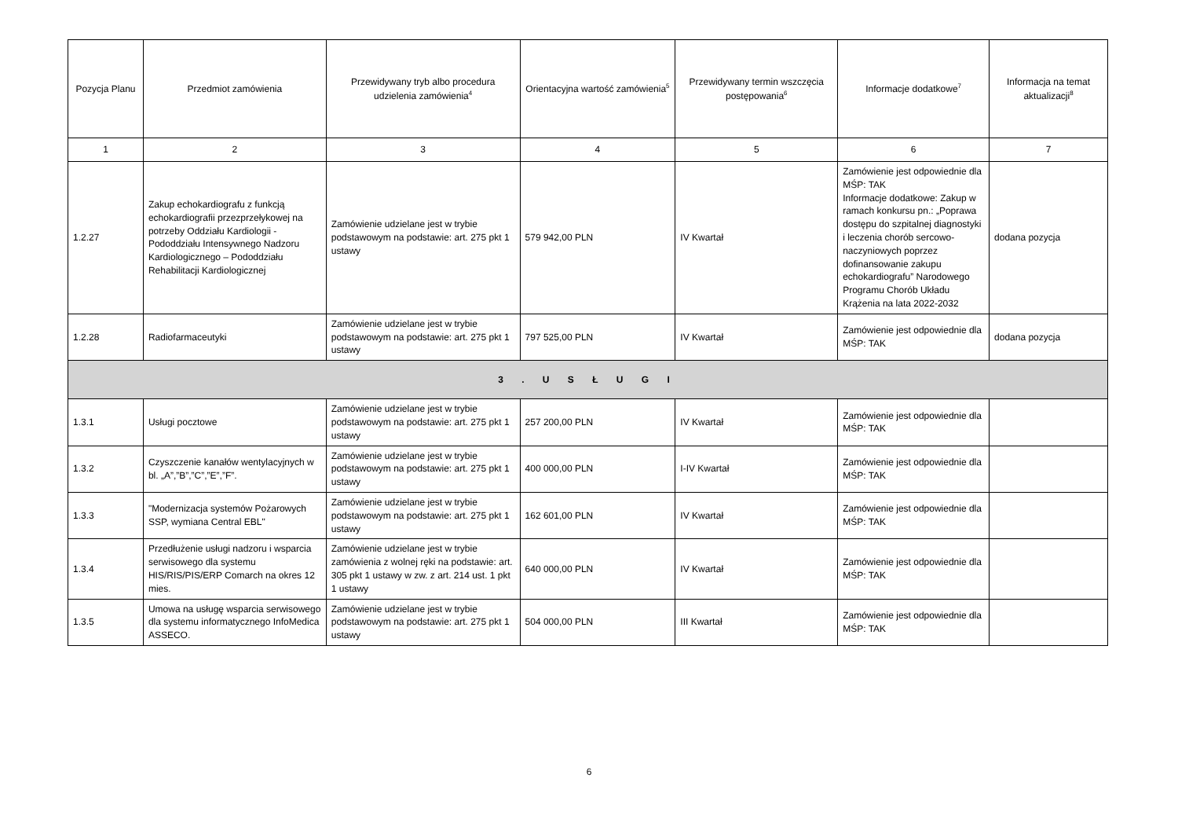| Pozycja Planu | Przedmiot zamówienia | Przewidywany tryb albo procedura udzielenia zamówienia<sup>4</sup> | Orientacyjna wartość zamówienia<sup>5</sup> | Przewidywany termin wszczęcia postępowania<sup>6</sup> | Informacje dodatkowe<sup>7</sup> | Informacja na temat aktualizacji<sup>8</sup> |
| --- | --- | --- | --- | --- | --- | --- |
| 1 | 2 | 3 | 4 | 5 | 6 | 7 |
| 1.2.27 | Zakup echokardiografu z funkcją echokardiografii przezprzełykowej na potrzeby Oddziału Kardiologii - Pododdziału Intensywnego Nadzoru Kardiologicznego – Pododdziału Rehabilitacji Kardiologicznej | Zamówienie udzielane jest w trybie podstawowym na podstawie: art. 275 pkt 1 ustawy | 579 942,00 PLN | IV Kwartał | Zamówienie jest odpowiednie dla MŚP: TAK Informacje dodatkowe: Zakup w ramach konkursu pn.: „Poprawa dostępu do szpitalnej diagnostyki i leczenia chorób sercowo-naczyniowych poprzez dofinansowanie zakupu echokardiografu” Narodowego Programu Chorób Układu Krążenia na lata 2022-2032 | dodana pozycja |
| 1.2.28 | Radiofarmaceutyki | Zamówienie udzielane jest w trybie podstawowym na podstawie: art. 275 pkt 1 ustawy | 797 525,00 PLN | IV Kwartał | Zamówienie jest odpowiednie dla MŚP: TAK | dodana pozycja |
| 3 . U S Ł U G I | | | | | | |
| 1.3.1 | Usługi pocztowe | Zamówienie udzielane jest w trybie podstawowym na podstawie: art. 275 pkt 1 ustawy | 257 200,00 PLN | IV Kwartał | Zamówienie jest odpowiednie dla MŚP: TAK | |
| 1.3.2 | Czyszczenie kanałów wentylacyjnych w bl. „A”,”B”,”C”,”E”,”F”. | Zamówienie udzielane jest w trybie podstawowym na podstawie: art. 275 pkt 1 ustawy | 400 000,00 PLN | I-IV Kwartał | Zamówienie jest odpowiednie dla MŚP: TAK | |
| 1.3.3 | "Modernizacja systemów Pożarowych SSP, wymiana Central EBL" | Zamówienie udzielane jest w trybie podstawowym na podstawie: art. 275 pkt 1 ustawy | 162 601,00 PLN | IV Kwartał | Zamówienie jest odpowiednie dla MŚP: TAK | |
| 1.3.4 | Przedłużenie usługi nadzoru i wsparcia serwisowego dla systemu HIS/RIS/PIS/ERP Comarch na okres 12 mies. | Zamówienie udzielane jest w trybie zamówienia z wolnej ręki na podstawie: art. 305 pkt 1 ustawy w zw. z art. 214 ust. 1 pkt 1 ustawy | 640 000,00 PLN | IV Kwartał | Zamówienie jest odpowiednie dla MŚP: TAK | |
| 1.3.5 | Umowa na usługę wsparcia serwisowego dla systemu informatycznego InfoMedica ASSECO. | Zamówienie udzielane jest w trybie podstawowym na podstawie: art. 275 pkt 1 ustawy | 504 000,00 PLN | III Kwartał | Zamówienie jest odpowiednie dla MŚP: TAK | |
6